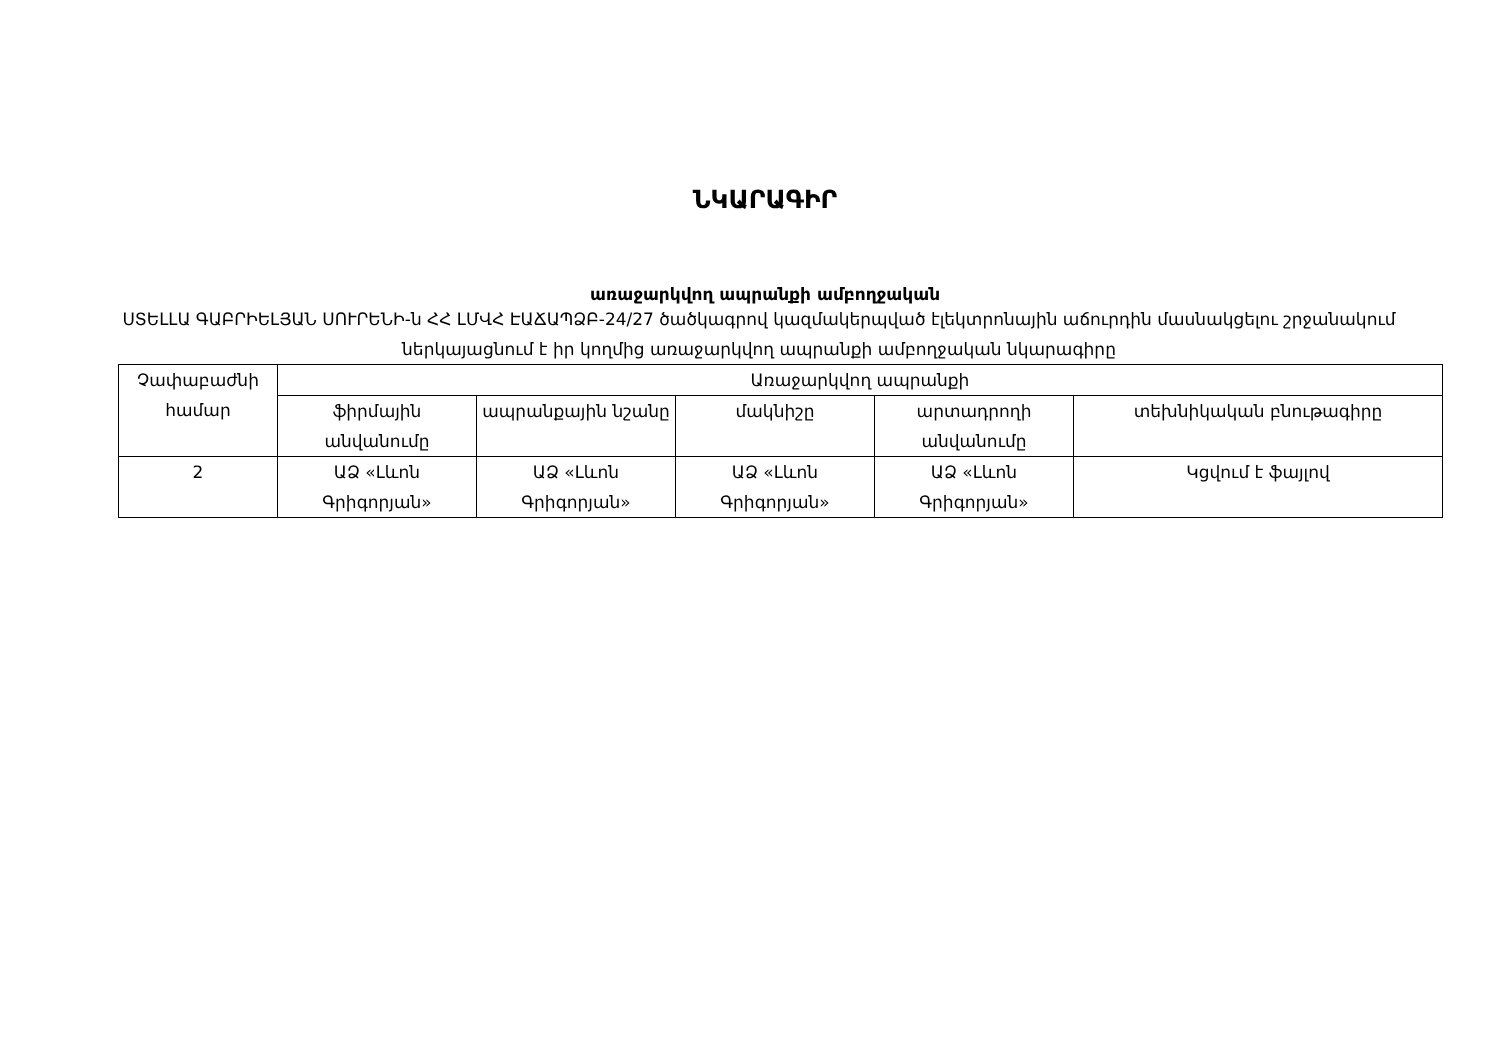ՆԿԱՐԱԳԻՐ
առաջարկվող ապրանքի ամբողջական
ՍՏԵԼԼԱ ԳԱԲՐԻԵԼՅԱՆ ՍՈՒՐԵՆԻ-ն ՀՀ ԼՄՎՀ ԷԱՃԱՊՁԲ-24/27 ծածկագրով կազմակերպված էլեկտրոնային աճուրդին մասնակցելու շրջանակում ներկայացնում է իր կողմից առաջարկվող ապրանքի ամբողջական նկարագիրը
| Չափաբաժնի համար | Առաջարկվող ապրանքի | | | | |
| | ֆիրմային անվանումը | ապրանքային նշանը | մակնիշը | արտադրողի անվանումը | տեխնիկական բնութագիրը |
| 2 | ԱՁ «Լևոն Գրիգորյան» | ԱՁ «Լևոն Գրիգորյան» | ԱՁ «Լևոն Գրիգորյան» | ԱՁ «Լևոն Գրիգորյան» | Կցվում է ֆայլով |